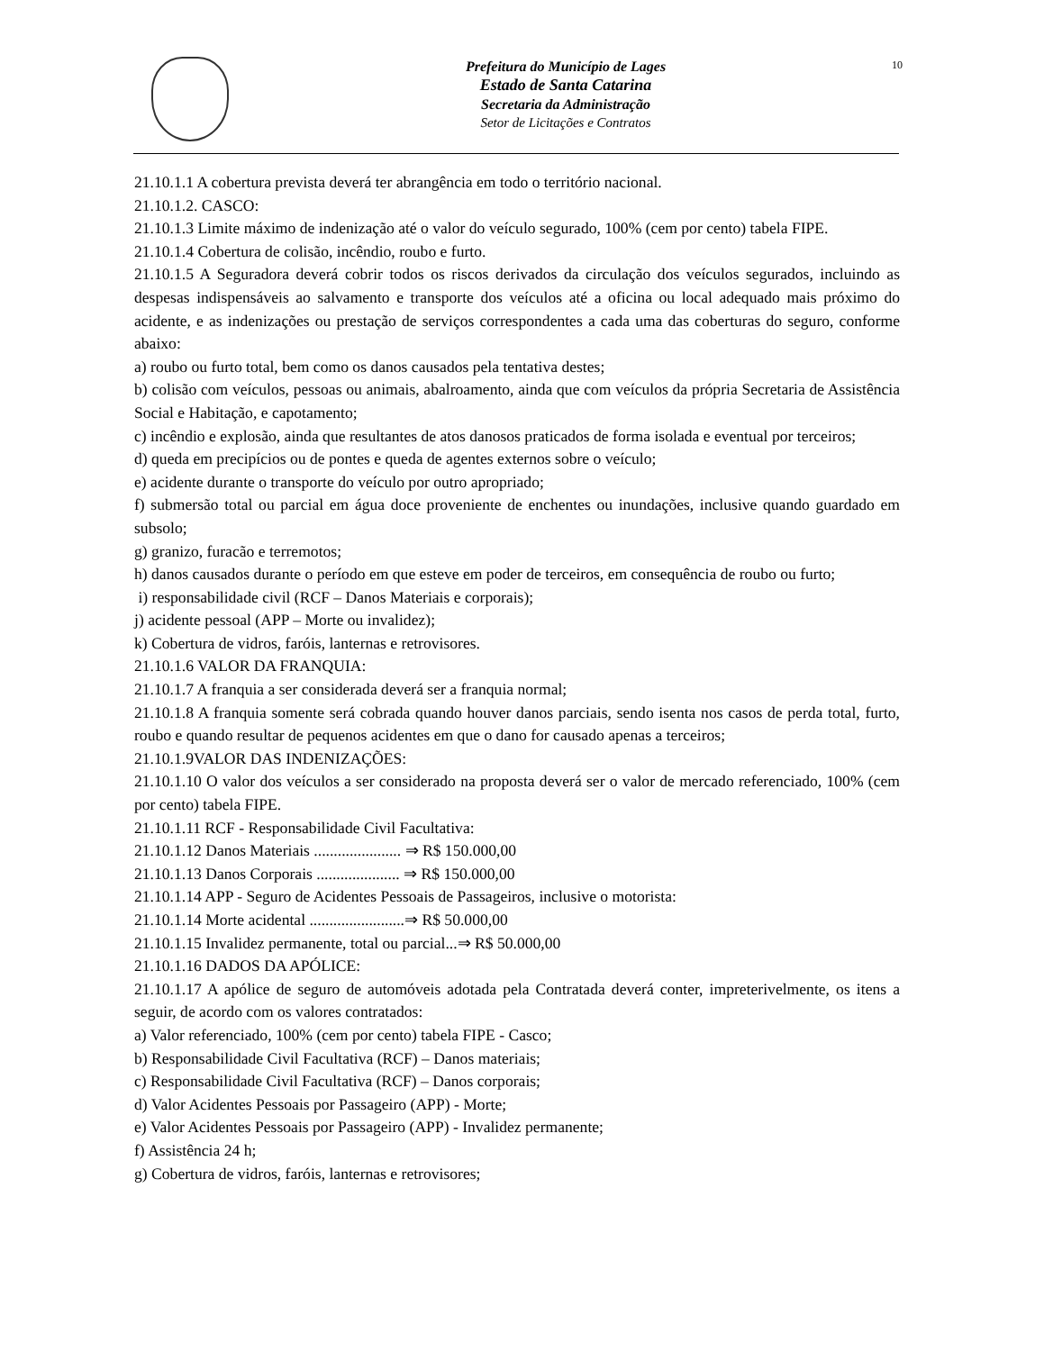Prefeitura do Município de Lages
Estado de Santa Catarina
Secretaria da Administração
Setor de Licitações e Contratos
10
21.10.1.1 A cobertura prevista deverá ter abrangência em todo o território nacional.
21.10.1.2. CASCO:
21.10.1.3 Limite máximo de indenização até o valor do veículo segurado, 100% (cem por cento) tabela FIPE.
21.10.1.4 Cobertura de colisão, incêndio, roubo e furto.
21.10.1.5 A Seguradora deverá cobrir todos os riscos derivados da circulação dos veículos segurados, incluindo as despesas indispensáveis ao salvamento e transporte dos veículos até a oficina ou local adequado mais próximo do acidente, e as indenizações ou prestação de serviços correspondentes a cada uma das coberturas do seguro, conforme abaixo:
a) roubo ou furto total, bem como os danos causados pela tentativa destes;
b) colisão com veículos, pessoas ou animais, abalroamento, ainda que com veículos da própria Secretaria de Assistência Social e Habitação, e capotamento;
c) incêndio e explosão, ainda que resultantes de atos danosos praticados de forma isolada e eventual por terceiros;
d) queda em precipícios ou de pontes e queda de agentes externos sobre o veículo;
e) acidente durante o transporte do veículo por outro apropriado;
f) submersão total ou parcial em água doce proveniente de enchentes ou inundações, inclusive quando guardado em subsolo;
g) granizo, furacão e terremotos;
h) danos causados durante o período em que esteve em poder de terceiros, em consequência de roubo ou furto;
i) responsabilidade civil (RCF – Danos Materiais e corporais);
j) acidente pessoal (APP – Morte ou invalidez);
k) Cobertura de vidros, faróis, lanternas e retrovisores.
21.10.1.6 VALOR DA FRANQUIA:
21.10.1.7 A franquia a ser considerada deverá ser a franquia normal;
21.10.1.8 A franquia somente será cobrada quando houver danos parciais, sendo isenta nos casos de perda total, furto, roubo e quando resultar de pequenos acidentes em que o dano for causado apenas a terceiros;
21.10.1.9VALOR DAS INDENIZAÇÕES:
21.10.1.10 O valor dos veículos a ser considerado na proposta deverá ser o valor de mercado referenciado, 100% (cem por cento) tabela FIPE.
21.10.1.11 RCF - Responsabilidade Civil Facultativa:
21.10.1.12 Danos Materiais ...................... ⇒ R$ 150.000,00
21.10.1.13 Danos Corporais ..................... ⇒ R$ 150.000,00
21.10.1.14 APP - Seguro de Acidentes Pessoais de Passageiros, inclusive o motorista:
21.10.1.14 Morte acidental ........................⇒ R$ 50.000,00
21.10.1.15 Invalidez permanente, total ou parcial...⇒ R$ 50.000,00
21.10.1.16 DADOS DA APÓLICE:
21.10.1.17 A apólice de seguro de automóveis adotada pela Contratada deverá conter, impreterivelmente, os itens a seguir, de acordo com os valores contratados:
a) Valor referenciado, 100% (cem por cento) tabela FIPE - Casco;
b) Responsabilidade Civil Facultativa (RCF) – Danos materiais;
c) Responsabilidade Civil Facultativa (RCF) – Danos corporais;
d) Valor Acidentes Pessoais por Passageiro (APP) - Morte;
e) Valor Acidentes Pessoais por Passageiro (APP) - Invalidez permanente;
f) Assistência 24 h;
g) Cobertura de vidros, faróis, lanternas e retrovisores;